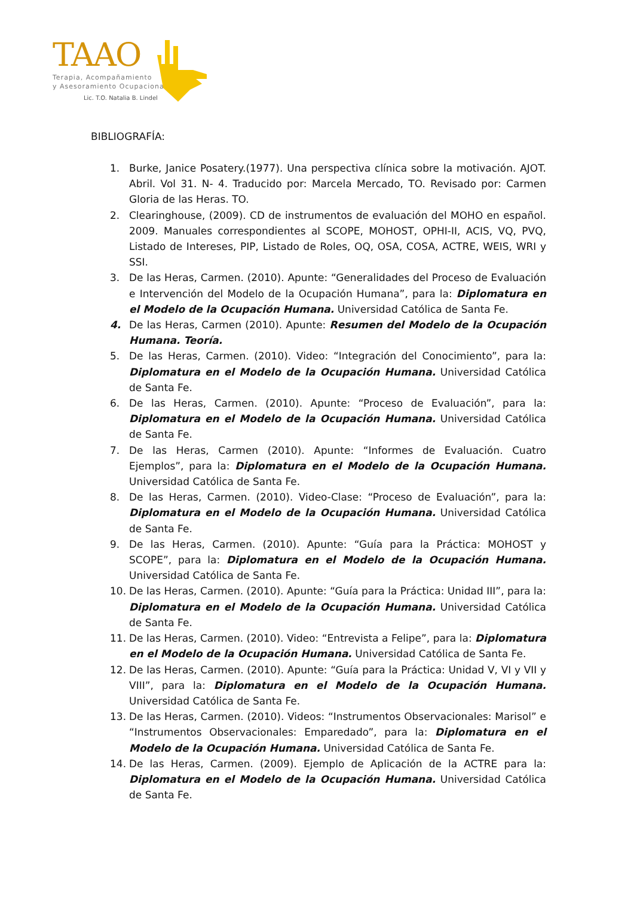TAAO
Terapia, Acompañamiento
y Asesoramiento Ocupacional
Lic. T.O. Natalia B. Lindel
BIBLIOGRAFÍA:
1. Burke, Janice Posatery.(1977). Una perspectiva clínica sobre la motivación. AJOT. Abril. Vol 31. N- 4. Traducido por: Marcela Mercado, TO. Revisado por: Carmen Gloria de las Heras. TO.
2. Clearinghouse, (2009). CD de instrumentos de evaluación del MOHO en español. 2009. Manuales correspondientes al SCOPE, MOHOST, OPHI-II, ACIS, VQ, PVQ, Listado de Intereses, PIP, Listado de Roles, OQ, OSA, COSA, ACTRE, WEIS, WRI y SSI.
3. De las Heras, Carmen. (2010). Apunte: “Generalidades del Proceso de Evaluación e Intervención del Modelo de la Ocupación Humana”, para la: Diplomatura en el Modelo de la Ocupación Humana. Universidad Católica de Santa Fe.
4. De las Heras, Carmen (2010). Apunte: Resumen del Modelo de la Ocupación Humana. Teoría.
5. De las Heras, Carmen. (2010). Video: “Integración del Conocimiento”, para la: Diplomatura en el Modelo de la Ocupación Humana. Universidad Católica de Santa Fe.
6. De las Heras, Carmen. (2010). Apunte: “Proceso de Evaluación”, para la: Diplomatura en el Modelo de la Ocupación Humana. Universidad Católica de Santa Fe.
7. De las Heras, Carmen (2010). Apunte: “Informes de Evaluación. Cuatro Ejemplos”, para la: Diplomatura en el Modelo de la Ocupación Humana. Universidad Católica de Santa Fe.
8. De las Heras, Carmen. (2010). Video-Clase: “Proceso de Evaluación”, para la: Diplomatura en el Modelo de la Ocupación Humana. Universidad Católica de Santa Fe.
9. De las Heras, Carmen. (2010). Apunte: “Guía para la Práctica: MOHOST y SCOPE”, para la: Diplomatura en el Modelo de la Ocupación Humana. Universidad Católica de Santa Fe.
10. De las Heras, Carmen. (2010). Apunte: “Guía para la Práctica: Unidad III”, para la: Diplomatura en el Modelo de la Ocupación Humana. Universidad Católica de Santa Fe.
11. De las Heras, Carmen. (2010). Video: “Entrevista a Felipe”, para la: Diplomatura en el Modelo de la Ocupación Humana. Universidad Católica de Santa Fe.
12. De las Heras, Carmen. (2010). Apunte: “Guía para la Práctica: Unidad V, VI y VII y VIII”, para la: Diplomatura en el Modelo de la Ocupación Humana. Universidad Católica de Santa Fe.
13. De las Heras, Carmen. (2010). Videos: “Instrumentos Observacionales: Marisol” e “Instrumentos Observacionales: Emparedado”, para la: Diplomatura en el Modelo de la Ocupación Humana. Universidad Católica de Santa Fe.
14. De las Heras, Carmen. (2009). Ejemplo de Aplicación de la ACTRE para la: Diplomatura en el Modelo de la Ocupación Humana. Universidad Católica de Santa Fe.